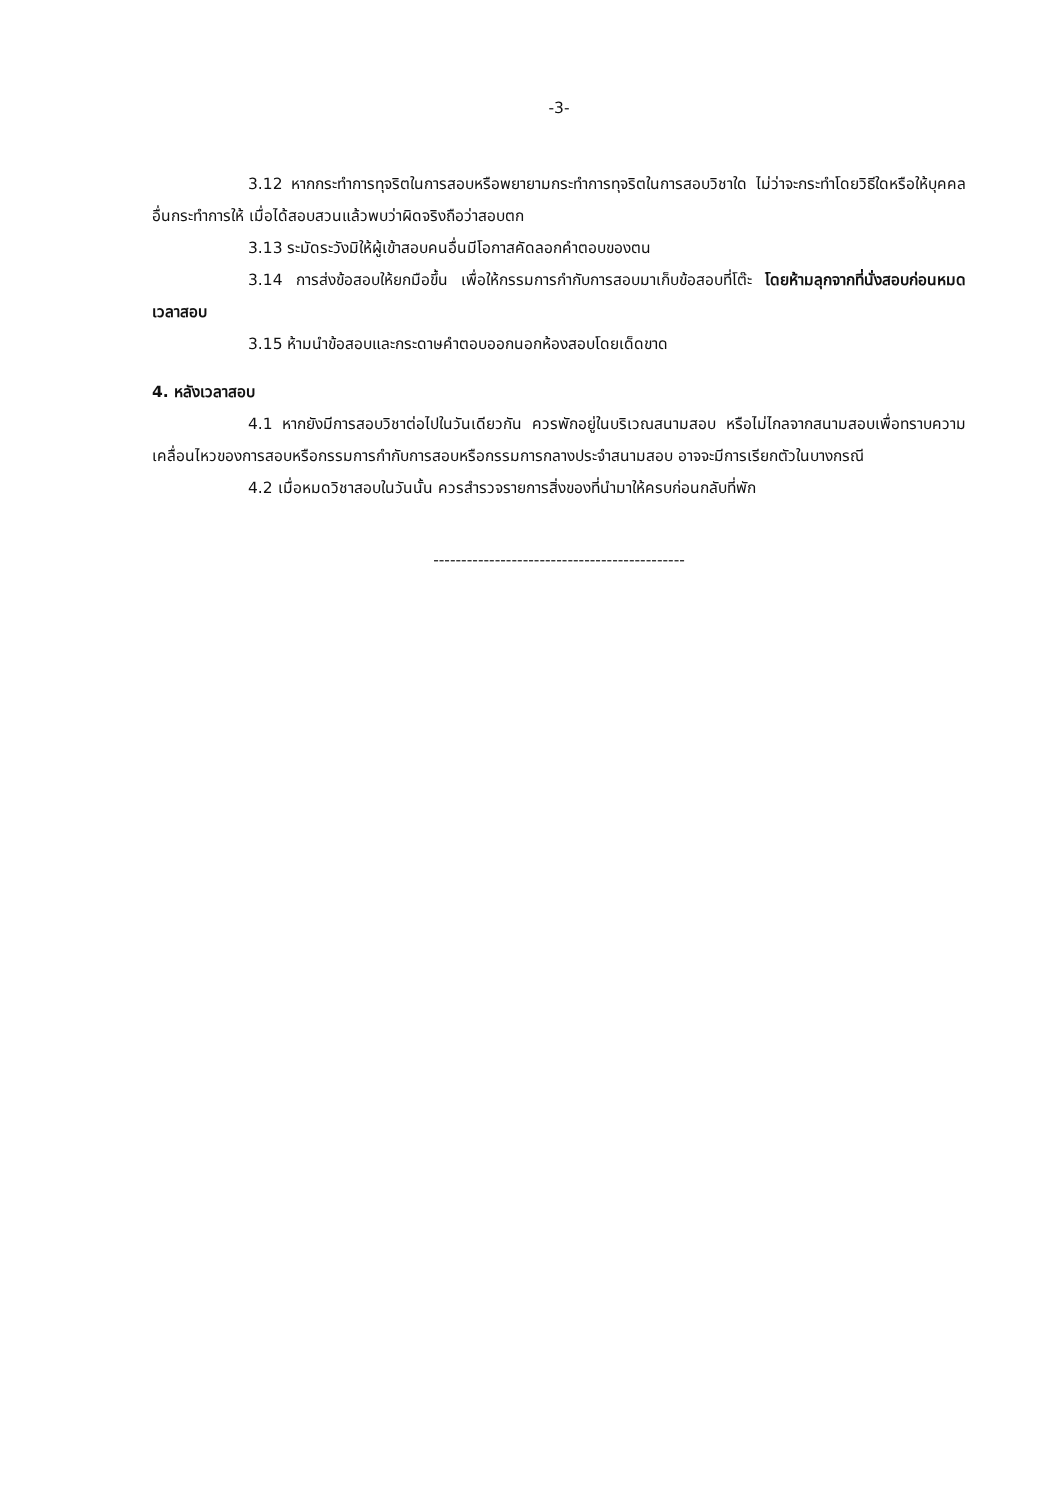-3-
3.12 หากกระทำการทุจริตในการสอบหรือพยายามกระทำการทุจริตในการสอบวิชาใด ไม่ว่าจะกระทำโดยวิธีใดหรือให้บุคคลอื่นกระทำการให้ เมื่อได้สอบสวนแล้วพบว่าผิดจริงถือว่าสอบตก
3.13 ระมัดระวังมิให้ผู้เข้าสอบคนอื่นมีโอกาสคัดลอกคำตอบของตน
3.14 การส่งข้อสอบให้ยกมือขึ้น เพื่อให้กรรมการกำกับการสอบมาเก็บข้อสอบที่โต๊ะ โดยห้ามลุกจากที่นั่งสอบก่อนหมดเวลาสอบ
3.15 ห้ามนำข้อสอบและกระดาษคำตอบออกนอกห้องสอบโดยเด็ดขาด
4. หลังเวลาสอบ
4.1 หากยังมีการสอบวิชาต่อไปในวันเดียวกัน ควรพักอยู่ในบริเวณสนามสอบ หรือไม่ไกลจากสนามสอบเพื่อทราบความเคลื่อนไหวของการสอบหรือกรรมการกำกับการสอบหรือกรรมการกลางประจำสนามสอบ อาจจะมีการเรียกตัวในบางกรณี
4.2 เมื่อหมดวิชาสอบในวันนั้น ควรสำรวจรายการสิ่งของที่นำมาให้ครบก่อนกลับที่พัก
---------------------------------------------